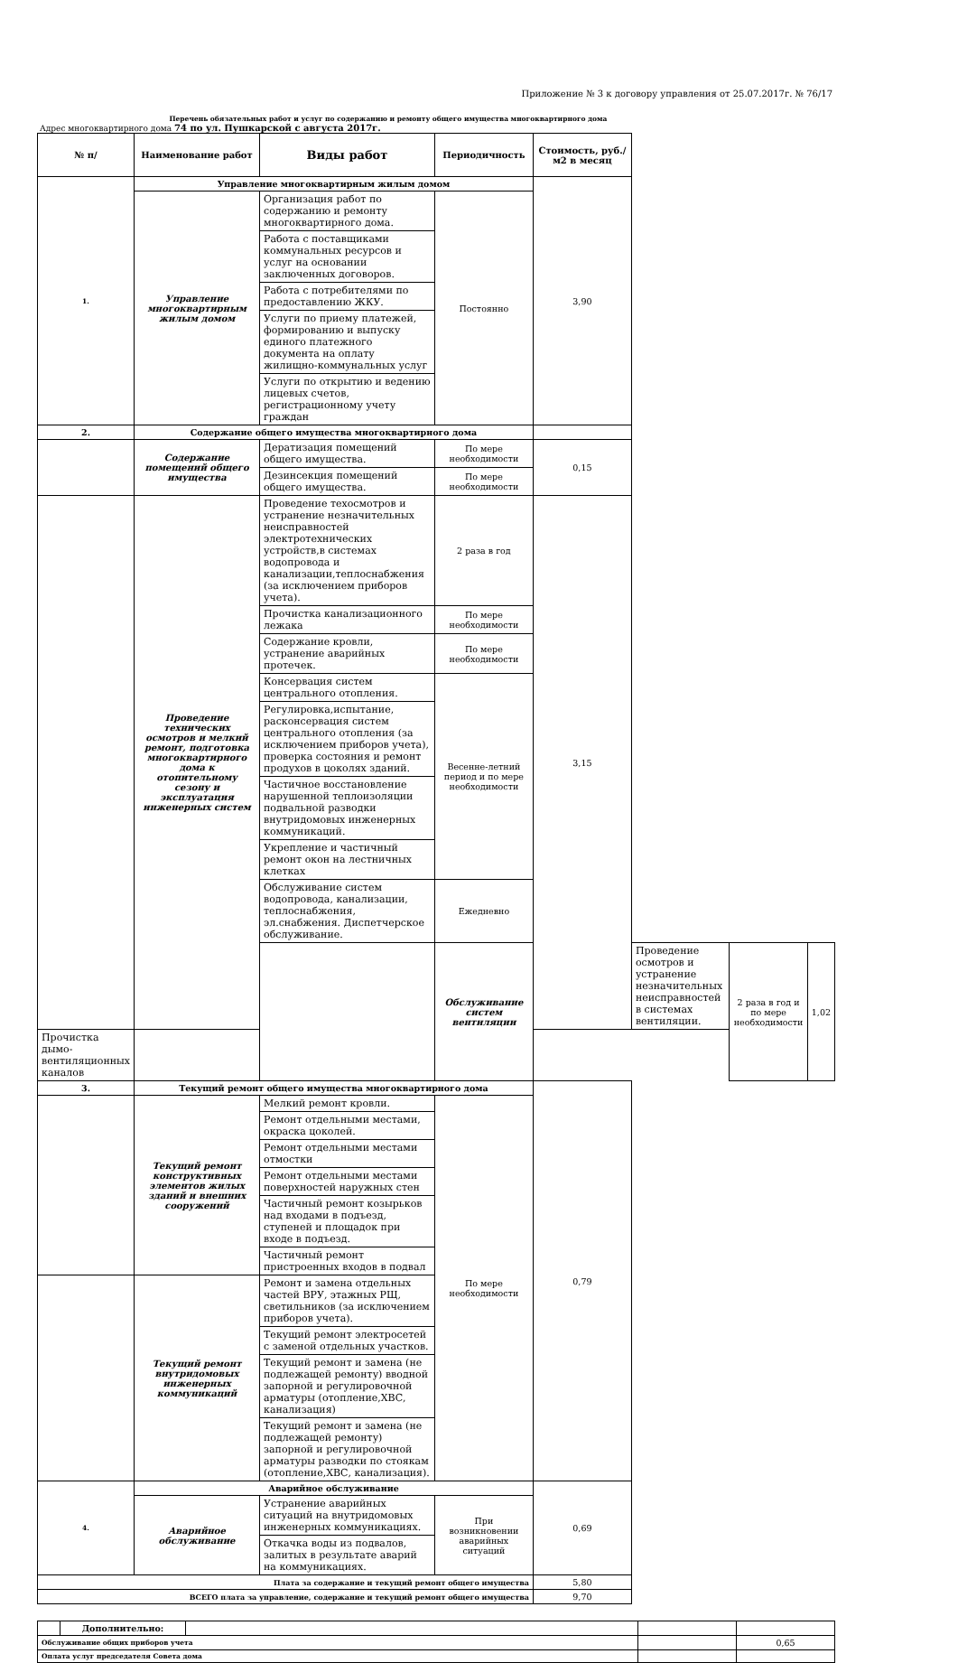Приложение № 3 к договору управления от 25.07.2017г. № 76/17
Перечень обязательных работ и услуг по содержанию и ремонту общего имущества многоквартирного дома
Адрес многоквартирного дома 74 по ул. Пушкарской с августа 2017г.
| № п/ | Наименование работ | Виды работ | Периодичность | Стоимость, руб./м2 в месяц | | | |
| --- | --- | --- | --- | --- | --- | --- | --- |
| 1. | Управление многоквартирным жилым домом | | | 3,90 | | | |
| | Управление многоквартирным жилым домом | Организация работ по содержанию и ремонту многоквартирного дома. | Постоянно | | | | |
| | | Работа с поставщиками коммунальных ресурсов и услуг на основании заключенных договоров. | | | | | |
| | | Работа с потребителями по предоставлению ЖКУ. | | | | | |
| | | Услуги по приему платежей, формированию и выпуску единого платежного документа на оплату жилищно-коммунальных услуг | | | | | |
| | | Услуги по открытию и ведению лицевых счетов, регистрационному учету граждан | | | | | |
| 2. | Содержание общего имущества многоквартирного дома | | | | | | |
| | Содержание помещений общего имущества | Дератизация помещений общего имущества. | По мере необходимости | 0,15 | | | |
| | | Дезинсекция помещений общего имущества. | По мере необходимости | | | | |
| | Проведение технических осмотров и мелкий ремонт, подготовка многоквартирного дома к отопительному сезону и эксплуатация инженерных систем | Проведение техосмотров и устранение незначительных неисправностей электротехнических устройств,в системах водопровода и канализации,теплоснабжения (за исключением приборов учета). | 2 раза в год | 3,15 | | | |
| | | Прочистка канализационного лежака | По мере необходимости | | | | |
| | | Содержание кровли, устранение аварийных протечек. | По мере необходимости | | | | |
| | | Консервация систем центрального отопления. | Весенне-летний период и по мере необходимости | | | | |
| | | Регулировка,испытание, расконсервация систем центрального отопления (за исключением приборов учета), проверка состояния и ремонт продухов в цоколях зданий. | | | | | |
| | | Частичное восстановление нарушенной теплоизоляции подвальной разводки внутридомовых инженерных коммуникаций. | | | | | |
| | | Укрепление и частичный ремонт окон на лестничных клетках | | | | | |
| | | Обслуживание систем водопровода, канализации, теплоснабжения, эл.снабжения. Диспетчерское обслуживание. | Ежедневно | | | | |
| | | | Обслуживание систем вентиляции | | Проведение осмотров и устранение незначительных неисправностей в системах вентиляции. | 2 раза в год и по мере необходимости | 1,02 |
| Прочистка дымо-вентиляционных каналов | | | | | | | |
| 3. | Текущий ремонт общего имущества многоквартирного дома | | | 0,79 | | | |
| | Текущий ремонт конструктивных элементов жилых зданий и внешних сооружений | Мелкий ремонт кровли. | По мере необходимости | | | | |
| | | Ремонт отдельными местами, окраска цоколей. | | | | | |
| | | Ремонт отдельными местами отмостки | | | | | |
| | | Ремонт отдельными местами поверхностей наружных стен | | | | | |
| | | Частичный ремонт козырьков над входами в подъезд, ступеней и площадок при входе в подъезд. | | | | | |
| | | Частичный ремонт пристроенных входов в подвал | | | | | |
| | Текущий ремонт внутридомовых инженерных коммуникаций | Ремонт и замена отдельных частей ВРУ, этажных РЩ, светильников (за исключением приборов учета). | | | | | |
| | | Текущий ремонт электросетей с заменой отдельных участков. | | | | | |
| | | Текущий ремонт и замена (не подлежащей ремонту) вводной запорной и регулировочной арматуры (отопление,ХВС, канализация) | | | | | |
| | | Текущий ремонт и замена (не подлежащей ремонту) запорной и регулировочной арматуры разводки по стоякам (отопление,ХВС, канализация). | | | | | |
| 4. | Аварийное обслуживание | | | 0,69 | | | |
| | Аварийное обслуживание | Устранение аварийных ситуаций на внутридомовых инженерных коммуникациях. | При возникновении аварийных ситуаций | | | | |
| | | Откачка воды из подвалов, залитых в результате аварий на коммуникациях. | | | | | |
| Плата за содержание и текущий ремонт общего имущества | | | | 5,80 | | | |
| ВСЕГО плата за управление, содержание и текущий ремонт общего имущества | | | | 9,70 | | | |
| | Дополнительно: | | | |
| Обслуживание общих приборов учета | | | | 0,65 |
| Оплата услуг председателя Совета дома | | | | |